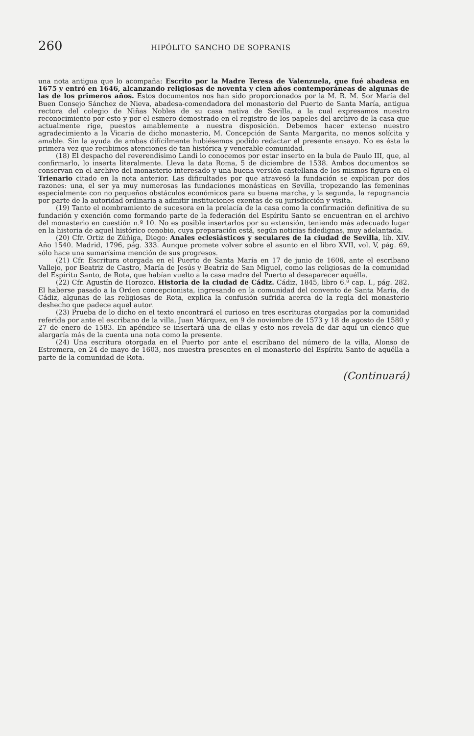260 HIPÓLITO SANCHO DE SOPRANIS
una nota antigua que lo acompaña: Escrito por la Madre Teresa de Valenzuela, que fué abadesa en 1675 y entró en 1646, alcanzando religiosas de noventa y cien años contemporáneas de algunas de las de los primeros años. Estos documentos nos han sido proporcionados por la M. R. M. Sor María del Buen Consejo Sánchez de Nieva, abadesa-comendadora del monasterio del Puerto de Santa María, antigua rectora del colegio de Niñas Nobles de su casa nativa de Sevilla, a la cual expresamos nuestro reconocimiento por esto y por el esmero demostrado en el registro de los papeles del archivo de la casa que actualmente rige, puestos amablemente a nuestra disposición. Debemos hacer extenso nuestro agradecimiento a la Vicaria de dicho monasterio, M. Concepción de Santa Margarita, no menos solícita y amable. Sin la ayuda de ambas difícilmente hubiésemos podido redactar el presente ensayo. No es ésta la primera vez que recibimos atenciones de tan histórica y venerable comunidad.
(18) El despacho del reverendísimo Landi lo conocemos por estar inserto en la bula de Paulo III, que, al confirmarlo, lo inserta literalmente. Lleva la data Roma, 5 de diciembre de 1538. Ambos documentos se conservan en el archivo del monasterio interesado y una buena versión castellana de los mismos figura en el Trienario citado en la nota anterior. Las dificultades por que atravesó la fundación se explican por dos razones: una, el ser ya muy numerosas las fundaciones monásticas en Sevilla, tropezando las femeninas especialmente con no pequeños obstáculos económicos para su buena marcha, y la segunda, la repugnancia por parte de la autoridad ordinaria a admitir instituciones exentas de su jurisdicción y visita.
(19) Tanto el nombramiento de sucesora en la prelacía de la casa como la confirmación definitiva de su fundación y exención como formando parte de la federación del Espíritu Santo se encuentran en el archivo del monasterio en cuestión n.º 10. No es posible insertarlos por su extensión, teniendo más adecuado lugar en la historia de aquel histórico cenobio, cuya preparación está, según noticias fidedignas, muy adelantada.
(20) Cfr. Ortiz de Zúñiga, Diego: Anales eclesiásticos y seculares de la ciudad de Sevilla, lib. XIV. Año 1540. Madrid, 1796, pág. 333. Aunque promete volver sobre el asunto en el libro XVII, vol. V, pág. 69, sólo hace una sumarísima mención de sus progresos.
(21) Cfr. Escritura otorgada en el Puerto de Santa María en 17 de junio de 1606, ante el escribano Vallejo, por Beatriz de Castro, María de Jesús y Beatriz de San Miguel, como las religiosas de la comunidad del Espíritu Santo, de Rota, que habían vuelto a la casa madre del Puerto al desaparecer aquélla.
(22) Cfr. Agustín de Horozco. Historia de la ciudad de Cádiz. Cádiz, 1845, libro 6.º cap. I., pág. 282. El haberse pasado a la Orden concepcionista, ingresando en la comunidad del convento de Santa María, de Cádiz, algunas de las religiosas de Rota, explica la confusión sufrida acerca de la regla del monasterio deshecho que padece aquel autor.
(23) Prueba de lo dicho en el texto encontrará el curioso en tres escrituras otorgadas por la comunidad referida por ante el escribano de la villa, Juan Márquez, en 9 de noviembre de 1573 y 18 de agosto de 1580 y 27 de enero de 1583. En apéndice se insertará una de ellas y esto nos revela de dar aquí un elenco que alargaría más de la cuenta una nota como la presente.
(24) Una escritura otorgada en el Puerto por ante el escribano del número de la villa, Alonso de Estremera, en 24 de mayo de 1603, nos muestra presentes en el monasterio del Espíritu Santo de aquélla a parte de la comunidad de Rota.
(Continuará)